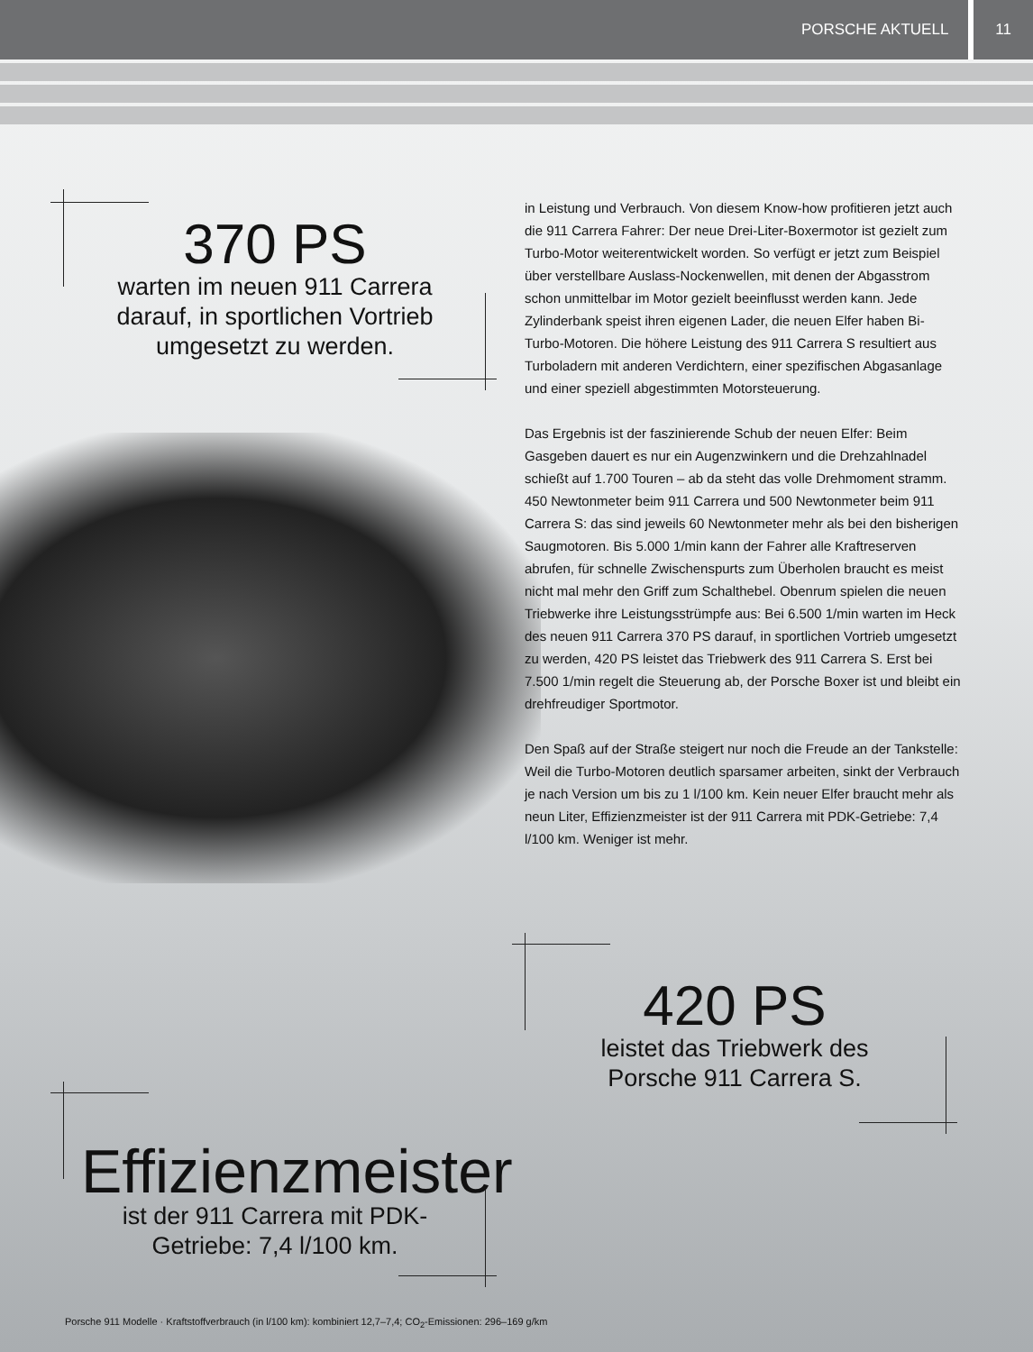PORSCHE AKTUELL 11
370 PS
warten im neuen 911 Carrera darauf, in sportlichen Vortrieb umgesetzt zu werden.
in Leistung und Verbrauch. Von diesem Know-how profitieren jetzt auch die 911 Carrera Fahrer: Der neue Drei-Liter-Boxermotor ist gezielt zum Turbo-Motor weiterentwickelt worden. So verfügt er jetzt zum Beispiel über verstellbare Auslass-Nockenwellen, mit denen der Abgasstrom schon unmittelbar im Motor gezielt beeinflusst werden kann. Jede Zylinderbank speist ihren eigenen Lader, die neuen Elfer haben Bi-Turbo-Motoren. Die höhere Leistung des 911 Carrera S resultiert aus Turboladern mit anderen Verdichtern, einer spezifischen Abgasanlage und einer speziell abgestimmten Motorsteuerung.
Das Ergebnis ist der faszinierende Schub der neuen Elfer: Beim Gasgeben dauert es nur ein Augenzwinkern und die Drehzahlnadel schießt auf 1.700 Touren – ab da steht das volle Drehmoment stramm. 450 Newtonmeter beim 911 Carrera und 500 Newtonmeter beim 911 Carrera S: das sind jeweils 60 Newtonmeter mehr als bei den bisherigen Saugmotoren. Bis 5.000 1/min kann der Fahrer alle Kraftreserven abrufen, für schnelle Zwischenspurts zum Überholen braucht es meist nicht mal mehr den Griff zum Schalthebel. Obenrum spielen die neuen Triebwerke ihre Leistungsstrümpfe aus: Bei 6.500 1/min warten im Heck des neuen 911 Carrera 370 PS darauf, in sportlichen Vortrieb umgesetzt zu werden, 420 PS leistet das Triebwerk des 911 Carrera S. Erst bei 7.500 1/min regelt die Steuerung ab, der Porsche Boxer ist und bleibt ein drehfreudiger Sportmotor.
Den Spaß auf der Straße steigert nur noch die Freude an der Tankstelle: Weil die Turbo-Motoren deutlich sparsamer arbeiten, sinkt der Verbrauch je nach Version um bis zu 1 l/100 km. Kein neuer Elfer braucht mehr als neun Liter, Effizienzmeister ist der 911 Carrera mit PDK-Getriebe: 7,4 l/100 km. Weniger ist mehr.
420 PS
leistet das Triebwerk des Porsche 911 Carrera S.
Effizienzmeister
ist der 911 Carrera mit PDK-Getriebe: 7,4 l/100 km.
Porsche 911 Modelle · Kraftstoffverbrauch (in l/100 km): kombiniert 12,7–7,4; CO<sub>2</sub>-Emissionen: 296–169 g/km